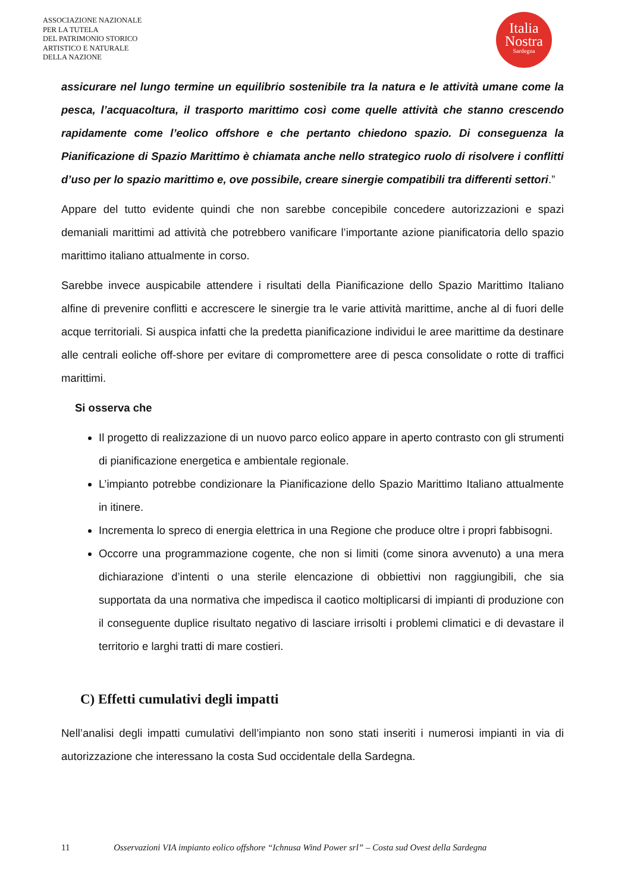ASSOCIAZIONE NAZIONALE
PER LA TUTELA
DEL PATRIMONIO STORICO
ARTISTICO E NATURALE
DELLA NAZIONE
Italia
Nostra
Sardegna
assicurare nel lungo termine un equilibrio sostenibile tra la natura e le attività umane come la pesca, l’acquacoltura, il trasporto marittimo così come quelle attività che stanno crescendo rapidamente come l’eolico offshore e che pertanto chiedono spazio. Di conseguenza la Pianificazione di Spazio Marittimo è chiamata anche nello strategico ruolo di risolvere i conflitti d’uso per lo spazio marittimo e, ove possibile, creare sinergie compatibili tra differenti settori.”
Appare del tutto evidente quindi che non sarebbe concepibile concedere autorizzazioni e spazi demaniali marittimi ad attività che potrebbero vanificare l’importante azione pianificatoria dello spazio marittimo italiano attualmente in corso.
Sarebbe invece auspicabile attendere i risultati della Pianificazione dello Spazio Marittimo Italiano alfine di prevenire conflitti e accrescere le sinergie tra le varie attività marittime, anche al di fuori delle acque territoriali. Si auspica infatti che la predetta pianificazione individui le aree marittime da destinare alle centrali eoliche off-shore per evitare di compromettere aree di pesca consolidate o rotte di traffici marittimi.
Si osserva che
Il progetto di realizzazione di un nuovo parco eolico appare in aperto contrasto con gli strumenti di pianificazione energetica e ambientale regionale.
L’impianto potrebbe condizionare la Pianificazione dello Spazio Marittimo Italiano attualmente in itinere.
Incrementa lo spreco di energia elettrica in una Regione che produce oltre i propri fabbisogni.
Occorre una programmazione cogente, che non si limiti (come sinora avvenuto) a una mera dichiarazione d’intenti o una sterile elencazione di obbiettivi non raggiungibili, che sia supportata da una normativa che impedisca il caotico moltiplicarsi di impianti di produzione con il conseguente duplice risultato negativo di lasciare irrisolti i problemi climatici e di devastare il territorio e larghi tratti di mare costieri.
C) Effetti cumulativi degli impatti
Nell’analisi degli impatti cumulativi dell’impianto non sono stati inseriti i numerosi impianti in via di autorizzazione che interessano la costa Sud occidentale della Sardegna.
11 Osservazioni VIA impianto eolico offshore “Ichnusa Wind Power srl” – Costa sud Ovest della Sardegna